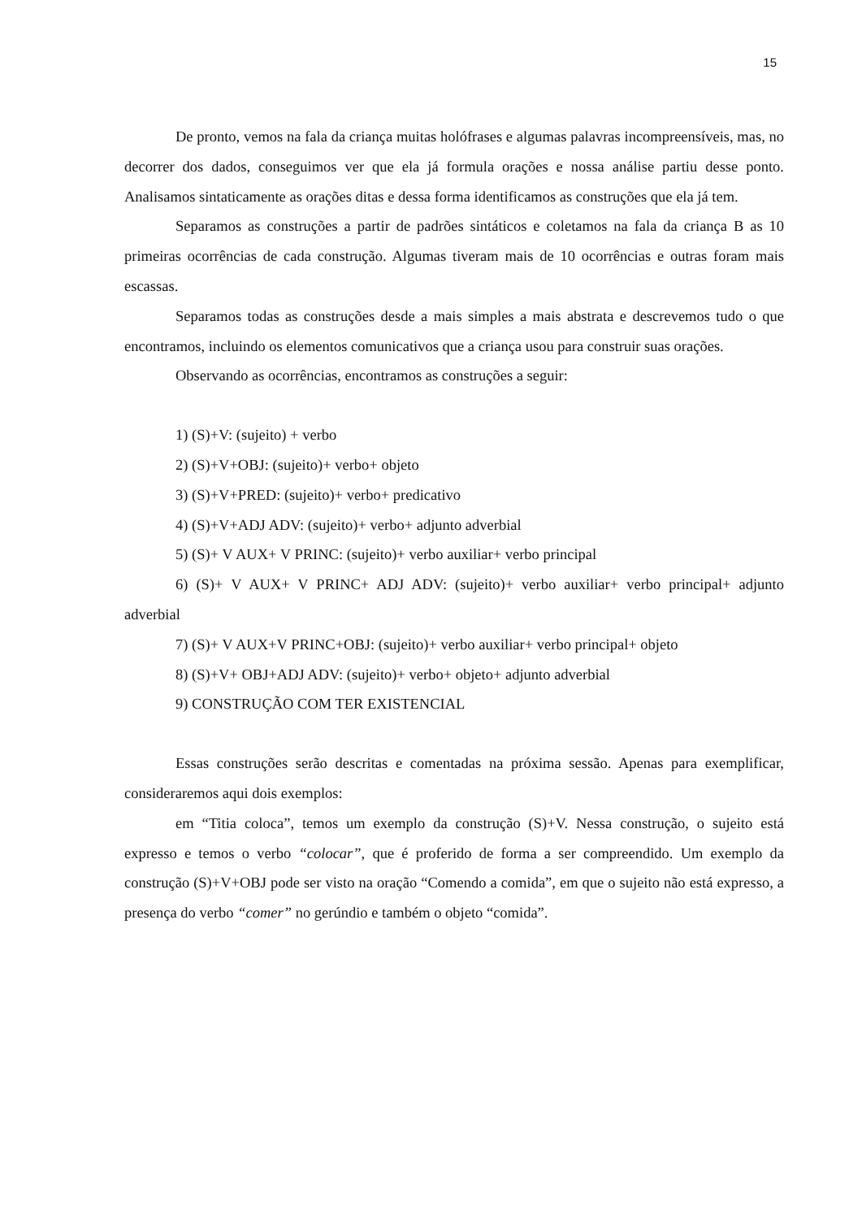15
De pronto, vemos na fala da criança muitas holófrases e algumas palavras incompreensíveis, mas, no decorrer dos dados, conseguimos ver que ela já formula orações e nossa análise partiu desse ponto. Analisamos sintaticamente as orações ditas e dessa forma identificamos as construções que ela já tem.
Separamos as construções a partir de padrões sintáticos e coletamos na fala da criança B as 10 primeiras ocorrências de cada construção. Algumas tiveram mais de 10 ocorrências e outras foram mais escassas.
Separamos todas as construções desde a mais simples a mais abstrata e descrevemos tudo o que encontramos, incluindo os elementos comunicativos que a criança usou para construir suas orações.
Observando as ocorrências, encontramos as construções a seguir:
1) (S)+V: (sujeito) + verbo
2) (S)+V+OBJ: (sujeito)+ verbo+ objeto
3) (S)+V+PRED: (sujeito)+ verbo+ predicativo
4) (S)+V+ADJ ADV: (sujeito)+ verbo+ adjunto adverbial
5) (S)+ V AUX+ V PRINC: (sujeito)+ verbo auxiliar+ verbo principal
6) (S)+ V AUX+ V PRINC+ ADJ ADV: (sujeito)+ verbo auxiliar+ verbo principal+ adjunto adverbial
7) (S)+ V AUX+V PRINC+OBJ: (sujeito)+ verbo auxiliar+ verbo principal+ objeto
8) (S)+V+ OBJ+ADJ ADV: (sujeito)+ verbo+ objeto+ adjunto adverbial
9) CONSTRUÇÃO COM TER EXISTENCIAL
Essas construções serão descritas e comentadas na próxima sessão. Apenas para exemplificar, consideraremos aqui dois exemplos:
em “Titia coloca”, temos um exemplo da construção (S)+V. Nessa construção, o sujeito está expresso e temos o verbo “colocar”, que é proferido de forma a ser compreendido. Um exemplo da construção (S)+V+OBJ pode ser visto na oração “Comendo a comida”, em que o sujeito não está expresso, a presença do verbo “comer” no gerúndio e também o objeto “comida”.